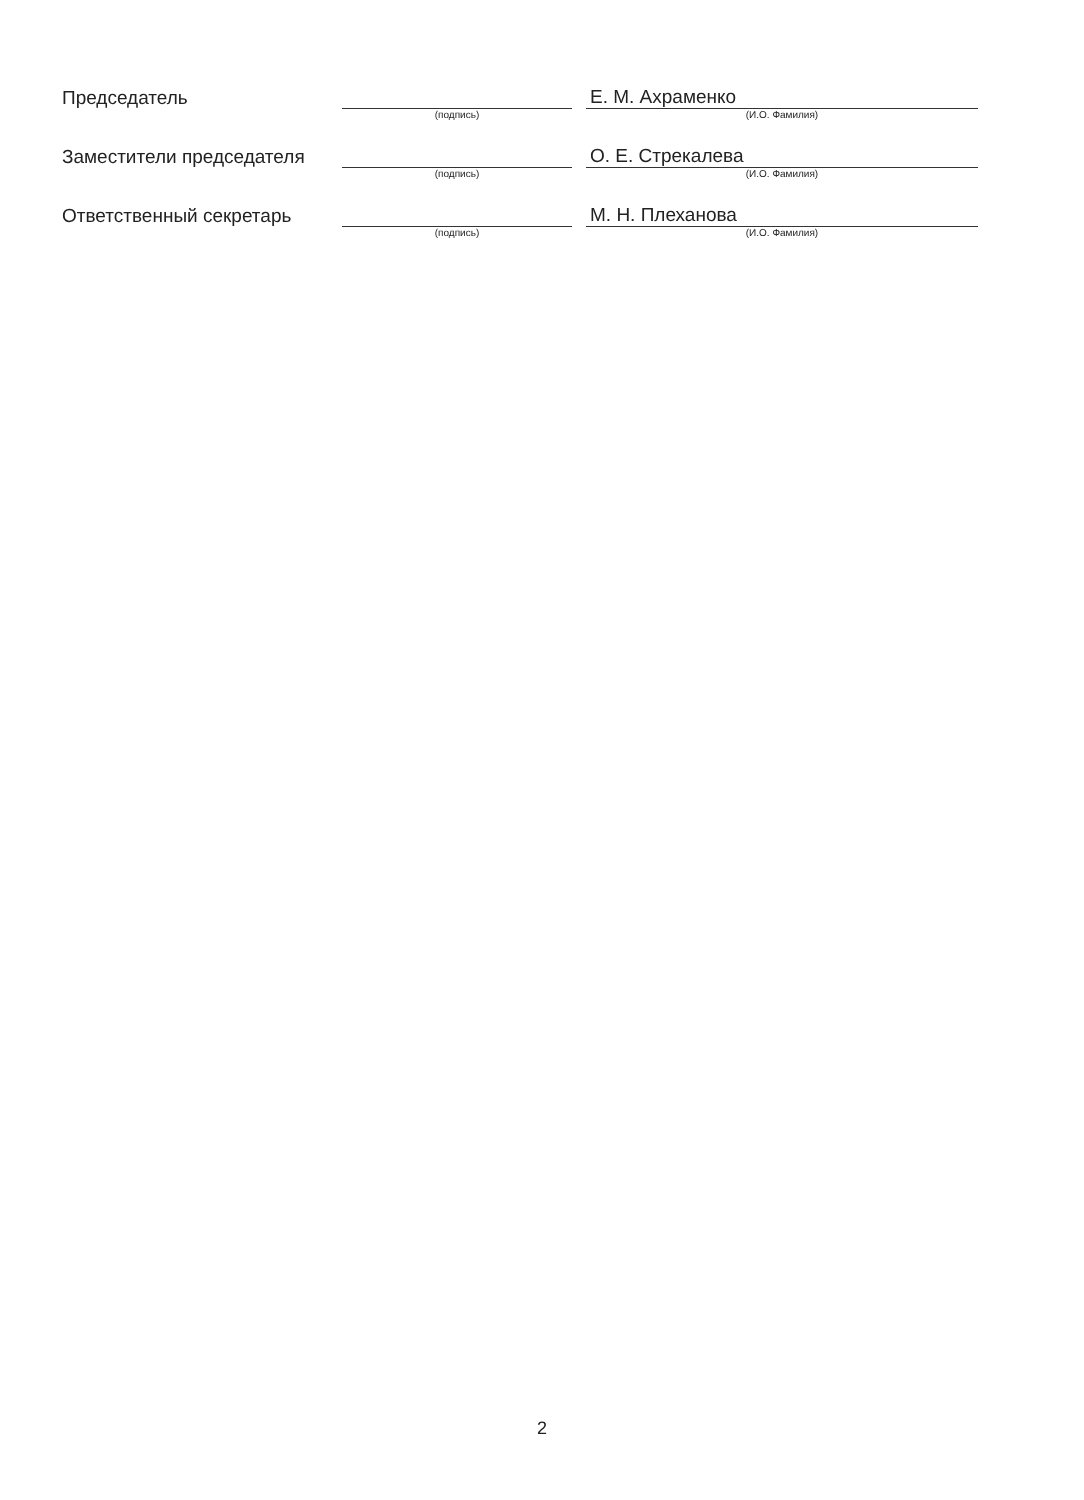| Председатель | | | Е. М. Ахраменко |
| | (подпись) | | (И.О. Фамилия) |
| Заместители председателя | | | О. Е. Стрекалева |
| | (подпись) | | (И.О. Фамилия) |
| Ответственный секретарь | | | М. Н. Плеханова |
| | (подпись) | | (И.О. Фамилия) |
2